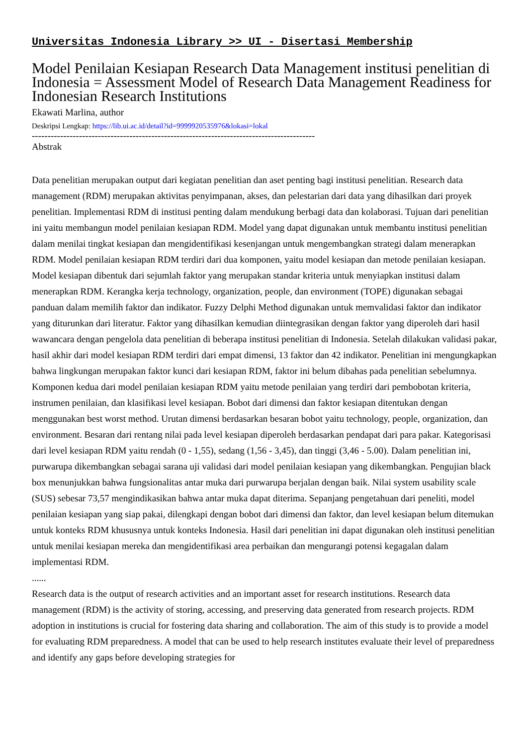Universitas Indonesia Library >> UI - Disertasi Membership
Model Penilaian Kesiapan Research Data Management institusi penelitian di Indonesia = Assessment Model of Research Data Management Readiness for Indonesian Research Institutions
Ekawati Marlina, author
Deskripsi Lengkap: https://lib.ui.ac.id/detail?id=9999920535976&lokasi=lokal
------------------------------------------------------------------------------------------
Abstrak
Data penelitian merupakan output dari kegiatan penelitian dan aset penting bagi institusi penelitian. Research data management (RDM) merupakan aktivitas penyimpanan, akses, dan pelestarian dari data yang dihasilkan dari proyek penelitian. Implementasi RDM di institusi penting dalam mendukung berbagi data dan kolaborasi. Tujuan dari penelitian ini yaitu membangun model penilaian kesiapan RDM. Model yang dapat digunakan untuk membantu institusi penelitian dalam menilai tingkat kesiapan dan mengidentifikasi kesenjangan untuk mengembangkan strategi dalam menerapkan RDM. Model penilaian kesiapan RDM terdiri dari dua komponen, yaitu model kesiapan dan metode penilaian kesiapan. Model kesiapan dibentuk dari sejumlah faktor yang merupakan standar kriteria untuk menyiapkan institusi dalam menerapkan RDM. Kerangka kerja technology, organization, people, dan environment (TOPE) digunakan sebagai panduan dalam memilih faktor dan indikator. Fuzzy Delphi Method digunakan untuk memvalidasi faktor dan indikator yang diturunkan dari literatur. Faktor yang dihasilkan kemudian diintegrasikan dengan faktor yang diperoleh dari hasil wawancara dengan pengelola data penelitian di beberapa institusi penelitian di Indonesia. Setelah dilakukan validasi pakar, hasil akhir dari model kesiapan RDM terdiri dari empat dimensi, 13 faktor dan 42 indikator. Penelitian ini mengungkapkan bahwa lingkungan merupakan faktor kunci dari kesiapan RDM, faktor ini belum dibahas pada penelitian sebelumnya. Komponen kedua dari model penilaian kesiapan RDM yaitu metode penilaian yang terdiri dari pembobotan kriteria, instrumen penilaian, dan klasifikasi level kesiapan. Bobot dari dimensi dan faktor kesiapan ditentukan dengan menggunakan best worst method. Urutan dimensi berdasarkan besaran bobot yaitu technology, people, organization, dan environment. Besaran dari rentang nilai pada level kesiapan diperoleh berdasarkan pendapat dari para pakar. Kategorisasi dari level kesiapan RDM yaitu rendah (0 - 1,55), sedang (1,56 - 3,45), dan tinggi (3,46 - 5.00). Dalam penelitian ini, purwarupa dikembangkan sebagai sarana uji validasi dari model penilaian kesiapan yang dikembangkan. Pengujian black box menunjukkan bahwa fungsionalitas antar muka dari purwarupa berjalan dengan baik. Nilai system usability scale (SUS) sebesar 73,57 mengindikasikan bahwa antar muka dapat diterima. Sepanjang pengetahuan dari peneliti, model penilaian kesiapan yang siap pakai, dilengkapi dengan bobot dari dimensi dan faktor, dan level kesiapan belum ditemukan untuk konteks RDM khususnya untuk konteks Indonesia. Hasil dari penelitian ini dapat digunakan oleh institusi penelitian untuk menilai kesiapan mereka dan mengidentifikasi area perbaikan dan mengurangi potensi kegagalan dalam implementasi RDM.
......
Research data is the output of research activities and an important asset for research institutions. Research data management (RDM) is the activity of storing, accessing, and preserving data generated from research projects. RDM adoption in institutions is crucial for fostering data sharing and collaboration. The aim of this study is to provide a model for evaluating RDM preparedness. A model that can be used to help research institutes evaluate their level of preparedness and identify any gaps before developing strategies for